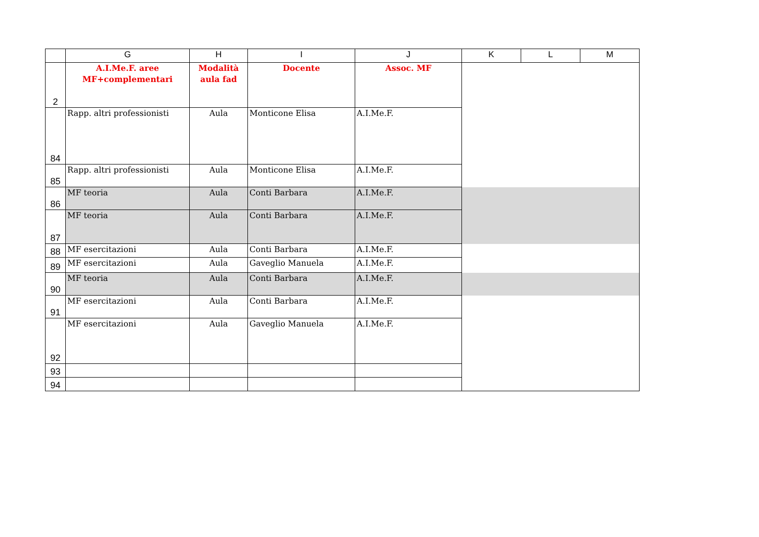| | G | H | I | J | K | L | M |
| --- | --- | --- | --- | --- | --- | --- | --- |
| 2 | A.I.Me.F. aree MF+complementari | Modalità aula fad | Docente | Assoc. MF | | | |
| 84 | Rapp. altri professionisti | Aula | Monticone Elisa | A.I.Me.F. | | | |
| 85 | Rapp. altri professionisti | Aula | Monticone Elisa | A.I.Me.F. | | | |
| 86 | MF teoria | Aula | Conti Barbara | A.I.Me.F. | | | |
| 87 | MF teoria | Aula | Conti Barbara | A.I.Me.F. | | | |
| 88 | MF esercitazioni | Aula | Conti Barbara | A.I.Me.F. | | | |
| 89 | MF esercitazioni | Aula | Gaveglio Manuela | A.I.Me.F. | | | |
| 90 | MF teoria | Aula | Conti Barbara | A.I.Me.F. | | | |
| 91 | MF esercitazioni | Aula | Conti Barbara | A.I.Me.F. | | | |
| 92 | MF esercitazioni | Aula | Gaveglio Manuela | A.I.Me.F. | | | |
| 93 | | | | | | | |
| 94 | | | | | | | |